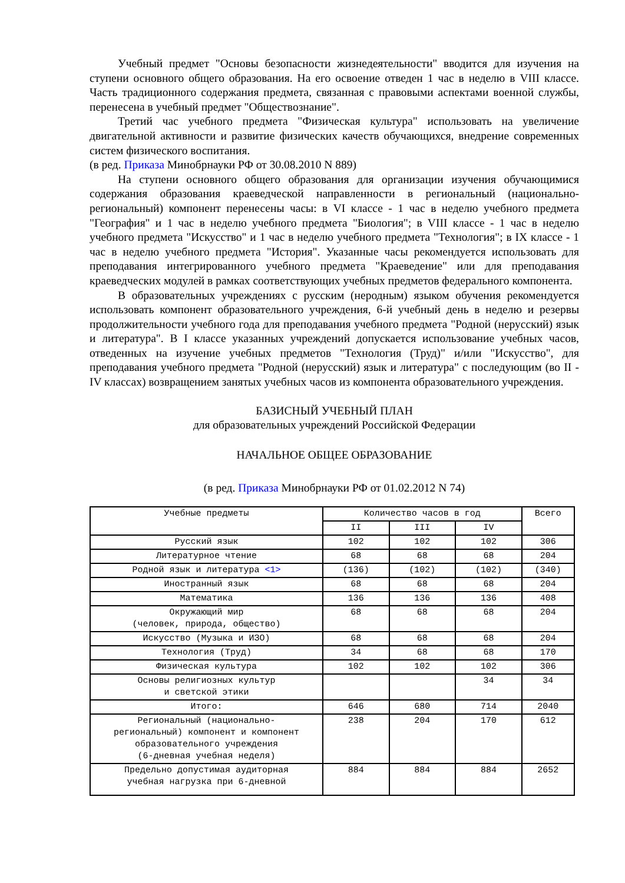Учебный предмет "Основы безопасности жизнедеятельности" вводится для изучения на ступени основного общего образования. На его освоение отведен 1 час в неделю в VIII классе. Часть традиционного содержания предмета, связанная с правовыми аспектами военной службы, перенесена в учебный предмет "Обществознание".
Третий час учебного предмета "Физическая культура" использовать на увеличение двигательной активности и развитие физических качеств обучающихся, внедрение современных систем физического воспитания.
(в ред. Приказа Минобрнауки РФ от 30.08.2010 N 889)
На ступени основного общего образования для организации изучения обучающимися содержания образования краеведческой направленности в региональный (национально-региональный) компонент перенесены часы: в VI классе - 1 час в неделю учебного предмета "География" и 1 час в неделю учебного предмета "Биология"; в VIII классе - 1 час в неделю учебного предмета "Искусство" и 1 час в неделю учебного предмета "Технология"; в IX классе - 1 час в неделю учебного предмета "История". Указанные часы рекомендуется использовать для преподавания интегрированного учебного предмета "Краеведение" или для преподавания краеведческих модулей в рамках соответствующих учебных предметов федерального компонента.
В образовательных учреждениях с русским (неродным) языком обучения рекомендуется использовать компонент образовательного учреждения, 6-й учебный день в неделю и резервы продолжительности учебного года для преподавания учебного предмета "Родной (нерусский) язык и литература". В I классе указанных учреждений допускается использование учебных часов, отведенных на изучение учебных предметов "Технология (Труд)" и/или "Искусство", для преподавания учебного предмета "Родной (нерусский) язык и литература" с последующим (во II - IV классах) возвращением занятых учебных часов из компонента образовательного учреждения.
БАЗИСНЫЙ УЧЕБНЫЙ ПЛАН
для образовательных учреждений Российской Федерации
НАЧАЛЬНОЕ ОБЩЕЕ ОБРАЗОВАНИЕ
(в ред. Приказа Минобрнауки РФ от 01.02.2012 N 74)
| Учебные предметы | Количество часов в год | | | Всего |
| --- | --- | --- | --- | --- |
| | II | III | IV | |
| Русский язык | 102 | 102 | 102 | 306 |
| Литературное чтение | 68 | 68 | 68 | 204 |
| Родной язык и литература <1> | (136) | (102) | (102) | (340) |
| Иностранный язык | 68 | 68 | 68 | 204 |
| Математика | 136 | 136 | 136 | 408 |
| Окружающий мир (человек, природа, общество) | 68 | 68 | 68 | 204 |
| Искусство (Музыка и ИЗО) | 68 | 68 | 68 | 204 |
| Технология (Труд) | 34 | 68 | 68 | 170 |
| Физическая культура | 102 | 102 | 102 | 306 |
| Основы религиозных культур и светской этики | | | 34 | 34 |
| Итого: | 646 | 680 | 714 | 2040 |
| Региональный (национально- региональный) компонент и компонент образовательного учреждения (6-дневная учебная неделя) | 238 | 204 | 170 | 612 |
| Предельно допустимая аудиторная учебная нагрузка при 6-дневной | 884 | 884 | 884 | 2652 |